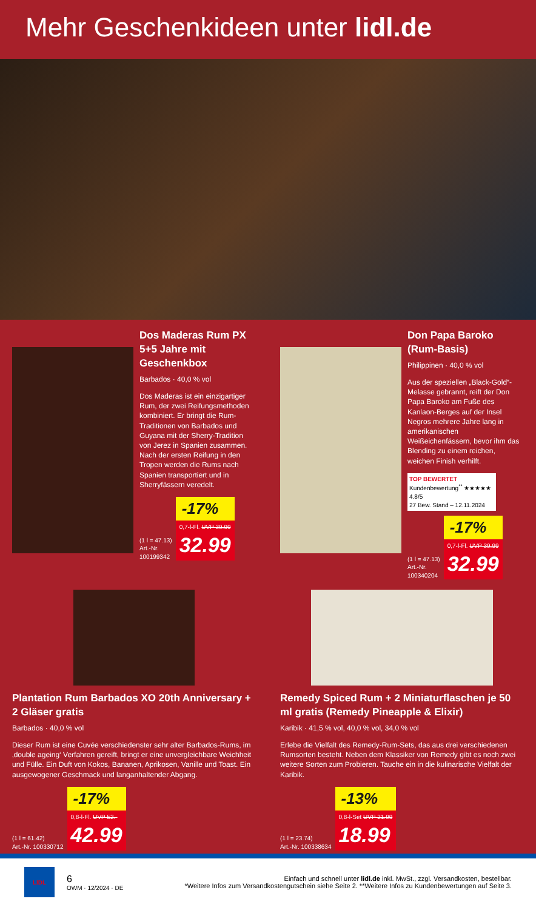Mehr Geschenkideen unter lidl.de
Dos Maderas Rum PX 5+5 Jahre mit Geschenkbox
Barbados · 40,0 % vol
Dos Maderas ist ein einzigartiger Rum, der zwei Reifungsmethoden kombiniert. Er bringt die Rum-Traditionen von Barbados und Guyana mit der Sherry-Tradition von Jerez in Spanien zusammen. Nach der ersten Reifung in den Tropen werden die Rums nach Spanien transportiert und in Sherryfässern veredelt.
(1 l = 47.13)
Art.-Nr.
100199342
-17%
0,7-l-Fl. UVP 39.99
32.99
Don Papa Baroko (Rum-Basis)
Philippinen · 40,0 % vol
Aus der speziellen „Black-Gold“-Melasse gebrannt, reift der Don Papa Baroko am Fuße des Kanlaon-Berges auf der Insel Negros mehrere Jahre lang in amerikanischen Weißeichenfässern, bevor ihm das Blending zu einem reichen, weichen Finish verhilft.
TOP BEWERTET
Kundenbewertung<sup>**</sup> ★★★★★ 4.8/5
27 Bew. Stand – 12.11.2024
(1 l = 47.13)
Art.-Nr.
100340204
-17%
0,7-l-Fl. UVP 39.99
32.99
Plantation Rum Barbados XO 20th Anniversary + 2 Gläser gratis
Barbados · 40,0 % vol
Dieser Rum ist eine Cuvée verschiedenster sehr alter Barbados-Rums, im ‚double ageing‘ Verfahren gereift, bringt er eine unvergleichbare Weichheit und Fülle. Ein Duft von Kokos, Bananen, Aprikosen, Vanille und Toast. Ein ausgewogener Geschmack und langanhaltender Abgang.
(1 l = 61.42)
Art.-Nr. 100330712
-17%
0,8-l-Fl. UVP 52.-
42.99
Remedy Spiced Rum + 2 Miniaturflaschen je 50 ml gratis (Remedy Pineapple & Elixir)
Karibik · 41,5 % vol, 40,0 % vol, 34,0 % vol
Erlebe die Vielfalt des Remedy-Rum-Sets, das aus drei verschiedenen Rumsorten besteht. Neben dem Klassiker von Remedy gibt es noch zwei weitere Sorten zum Probieren. Tauche ein in die kulinarische Vielfalt der Karibik.
(1 l = 23.74)
Art.-Nr. 100338634
-13%
0,8-l-Set UVP 21.99
18.99
LIDL
6
OWM · 12/2024 · DE
Einfach und schnell unter lidl.de inkl. MwSt., zzgl. Versandkosten, bestellbar.
*Weitere Infos zum Versandkostengutschein siehe Seite 2. **Weitere Infos zu Kundenbewertungen auf Seite 3.